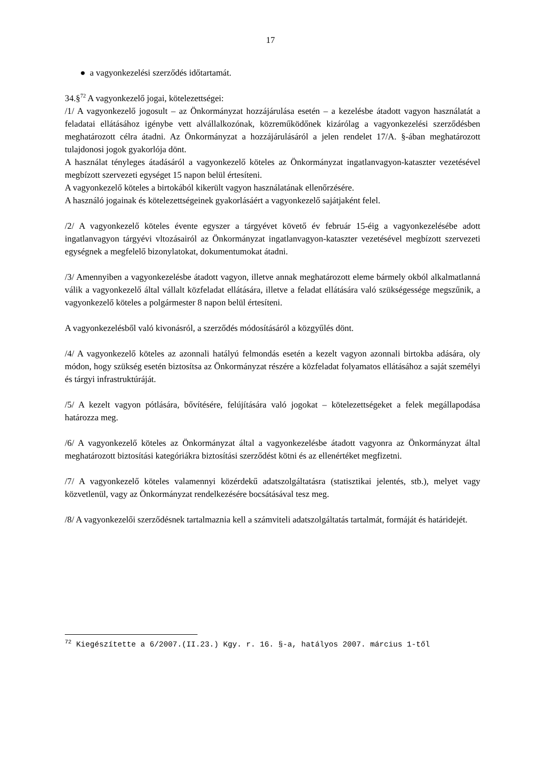17
● a vagyonkezelési szerződés időtartamát.
34.§<sup>72</sup> A vagyonkezelő jogai, kötelezettségei:
/1/ A vagyonkezelő jogosult – az Önkormányzat hozzájárulása esetén – a kezelésbe átadott vagyon használatát a feladatai ellátásához igénybe vett alvállalkozónak, közreműködőnek kizárólag a vagyonkezelési szerződésben meghatározott célra átadni. Az Önkormányzat a hozzájárulásáról a jelen rendelet 17/A. §-ában meghatározott tulajdonosi jogok gyakorlója dönt.
A használat tényleges átadásáról a vagyonkezelő köteles az Önkormányzat ingatlanvagyon-kataszter vezetésével megbízott szervezeti egységet 15 napon belül értesíteni.
A vagyonkezelő köteles a birtokából kikerült vagyon használatának ellenőrzésére.
A használó jogainak és kötelezettségeinek gyakorlásáért a vagyonkezelő sajátjaként felel.
/2/ A vagyonkezelő köteles évente egyszer a tárgyévet követő év február 15-éig a vagyonkezelésébe adott ingatlanvagyon tárgyévi vltozásairól az Önkormányzat ingatlanvagyon-kataszter vezetésével megbízott szervezeti egységnek a megfelelő bizonylatokat, dokumentumokat átadni.
/3/ Amennyiben a vagyonkezelésbe átadott vagyon, illetve annak meghatározott eleme bármely okból alkalmatlanná válik a vagyonkezelő által vállalt közfeladat ellátására, illetve a feladat ellátására való szükségessége megszűnik, a vagyonkezelő köteles a polgármester 8 napon belül értesíteni.
A vagyonkezelésből való kivonásról, a szerződés módosításáról a közgyűlés dönt.
/4/ A vagyonkezelő köteles az azonnali hatályú felmondás esetén a kezelt vagyon azonnali birtokba adására, oly módon, hogy szükség esetén biztosítsa az Önkormányzat részére a közfeladat folyamatos ellátásához a saját személyi és tárgyi infrastruktúráját.
/5/ A kezelt vagyon pótlására, bővítésére, felújítására való jogokat – kötelezettségeket a felek megállapodása határozza meg.
/6/ A vagyonkezelő köteles az Önkormányzat által a vagyonkezelésbe átadott vagyonra az Önkormányzat által meghatározott biztosítási kategóriákra biztosítási szerződést kötni és az ellenértéket megfizetni.
/7/ A vagyonkezelő köteles valamennyi közérdekű adatszolgáltatásra (statisztikai jelentés, stb.), melyet vagy közvetlenül, vagy az Önkormányzat rendelkezésére bocsátásával tesz meg.
/8/ A vagyonkezelői szerződésnek tartalmaznia kell a számviteli adatszolgáltatás tartalmát, formáját és határidejét.
<sup>72</sup> Kiegészítette a 6/2007.(II.23.) Kgy. r. 16. §-a, hatályos 2007. március 1-től